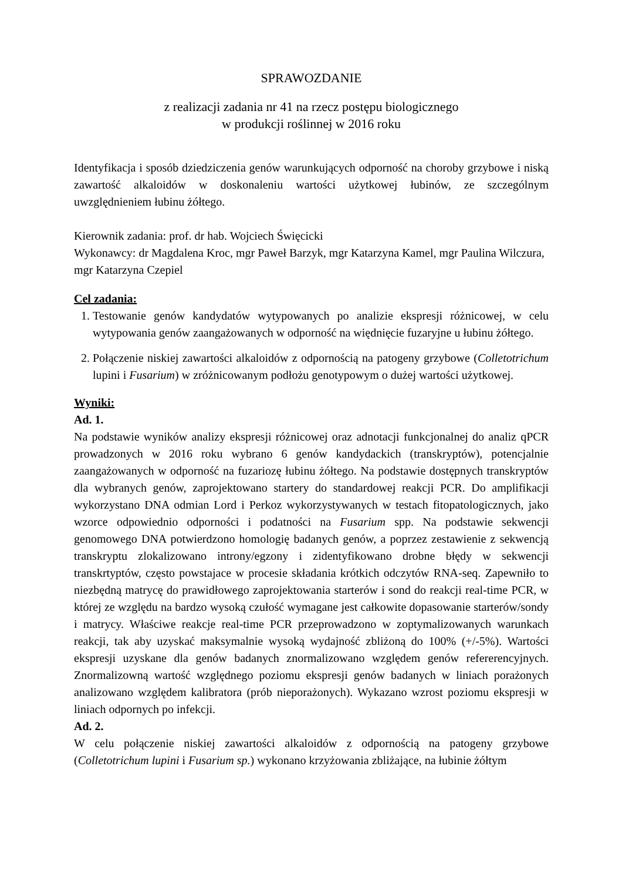SPRAWOZDANIE
z realizacji zadania nr 41 na rzecz postępu biologicznego
w produkcji roślinnej w 2016 roku
Identyfikacja i sposób dziedziczenia genów warunkujących odporność na choroby grzybowe i niską zawartość alkaloidów w doskonaleniu wartości użytkowej łubinów, ze szczególnym uwzględnieniem łubinu żółtego.
Kierownik zadania: prof. dr hab. Wojciech Święcicki
Wykonawcy: dr Magdalena Kroc, mgr Paweł Barzyk, mgr Katarzyna Kamel, mgr Paulina Wilczura, mgr Katarzyna Czepiel
Cel zadania:
1. Testowanie genów kandydatów wytypowanych po analizie ekspresji różnicowej, w celu wytypowania genów zaangażowanych w odporność na więdnięcie fuzaryjne u łubinu żółtego.
2. Połączenie niskiej zawartości alkaloidów z odpornością na patogeny grzybowe (Colletotrichum lupini i Fusarium) w zróżnicowanym podłożu genotypowym o dużej wartości użytkowej.
Wyniki:
Ad. 1.
Na podstawie wyników analizy ekspresji różnicowej oraz adnotacji funkcjonalnej do analiz qPCR prowadzonych w 2016 roku wybrano 6 genów kandydackich (transkryptów), potencjalnie zaangażowanych w odporność na fuzariozę łubinu żółtego. Na podstawie dostępnych transkryptów dla wybranych genów, zaprojektowano startery do standardowej reakcji PCR. Do amplifikacji wykorzystano DNA odmian Lord i Perkoz wykorzystywanych w testach fitopatologicznych, jako wzorce odpowiednio odporności i podatności na Fusarium spp. Na podstawie sekwencji genomowego DNA potwierdzono homologię badanych genów, a poprzez zestawienie z sekwencją transkryptu zlokalizowano introny/egzony i zidentyfikowano drobne błędy w sekwencji transkrtyptów, często powstajace w procesie składania krótkich odczytów RNA-seq. Zapewniło to niezbędną matrycę do prawidłowego zaprojektowania starterów i sond do reakcji real-time PCR, w której ze względu na bardzo wysoką czułość wymagane jest całkowite dopasowanie starterów/sondy i matrycy. Właściwe reakcje real-time PCR przeprowadzono w zoptymalizowanych warunkach reakcji, tak aby uzyskać maksymalnie wysoką wydajność zbliżoną do 100% (+/-5%). Wartości ekspresji uzyskane dla genów badanych znormalizowano względem genów refererencyjnych. Znormalizowną wartość względnego poziomu ekspresji genów badanych w liniach porażonych analizowano względem kalibratora (prób nieporażonych). Wykazano wzrost poziomu ekspresji w liniach odpornych po infekcji.
Ad. 2.
W celu połączenie niskiej zawartości alkaloidów z odpornością na patogeny grzybowe (Colletotrichum lupini i Fusarium sp.) wykonano krzyżowania zbliżające, na łubinie żółtym